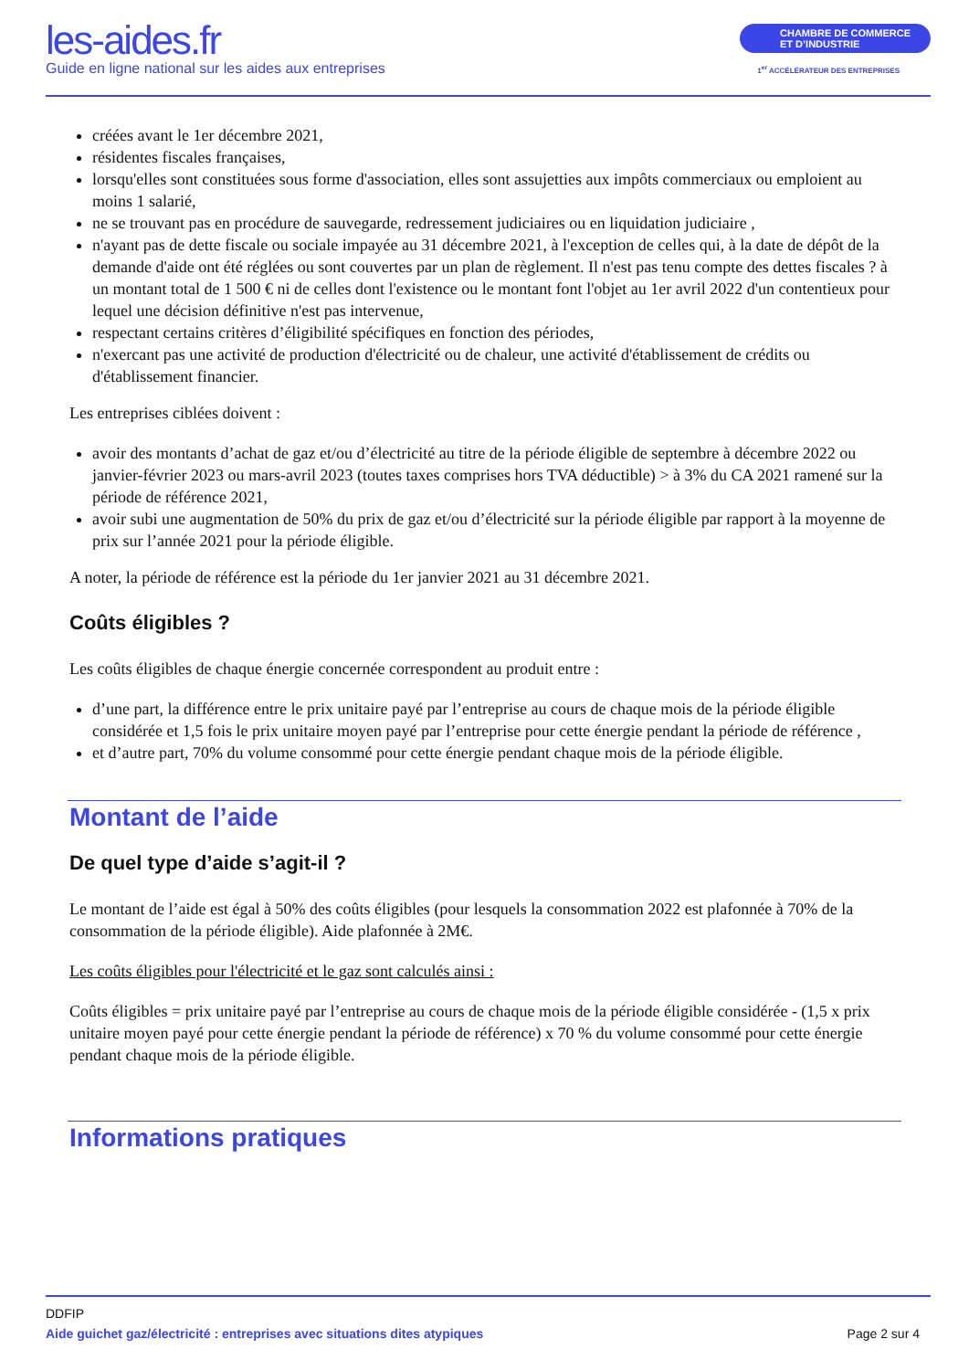les-aides.fr
Guide en ligne national sur les aides aux entreprises
CHAMBRE DE COMMERCE
ET D’INDUSTRIE
1<sup>er</sup> ACCÉLÉRATEUR DES ENTREPRISES
créées avant le 1er décembre 2021,
résidentes fiscales françaises,
lorsqu'elles sont constituées sous forme d'association, elles sont assujetties aux impôts commerciaux ou emploient au moins 1 salarié,
ne se trouvant pas en procédure de sauvegarde, redressement judiciaires ou en liquidation judiciaire ,
n'ayant pas de dette fiscale ou sociale impayée au 31 décembre 2021, à l'exception de celles qui, à la date de dépôt de la demande d'aide ont été réglées ou sont couvertes par un plan de règlement. Il n'est pas tenu compte des dettes fiscales ? à un montant total de 1 500 € ni de celles dont l'existence ou le montant font l'objet au 1er avril 2022 d'un contentieux pour lequel une décision définitive n'est pas intervenue,
respectant certains critères d’éligibilité spécifiques en fonction des périodes,
n'exercant pas une activité de production d'électricité ou de chaleur, une activité d'établissement de crédits ou d'établissement financier.
Les entreprises ciblées doivent :
avoir des montants d’achat de gaz et/ou d’électricité au titre de la période éligible de septembre à décembre 2022 ou janvier-février 2023 ou mars-avril 2023 (toutes taxes comprises hors TVA déductible) > à 3% du CA 2021 ramené sur la période de référence 2021,
avoir subi une augmentation de 50% du prix de gaz et/ou d’électricité sur la période éligible par rapport à la moyenne de prix sur l’année 2021 pour la période éligible.
A noter, la période de référence est la période du 1er janvier 2021 au 31 décembre 2021.
Coûts éligibles ?
Les coûts éligibles de chaque énergie concernée correspondent au produit entre :
d’une part, la différence entre le prix unitaire payé par l’entreprise au cours de chaque mois de la période éligible considérée et 1,5 fois le prix unitaire moyen payé par l’entreprise pour cette énergie pendant la période de référence ,
et d’autre part, 70% du volume consommé pour cette énergie pendant chaque mois de la période éligible.
Montant de l’aide
De quel type d’aide s’agit-il ?
Le montant de l’aide est égal à 50% des coûts éligibles (pour lesquels la consommation 2022 est plafonnée à 70% de la consommation de la période éligible). Aide plafonnée à 2M€.
Les coûts éligibles pour l'électricité et le gaz sont calculés ainsi :
Coûts éligibles = prix unitaire payé par l’entreprise au cours de chaque mois de la période éligible considérée - (1,5 x prix unitaire moyen payé pour cette énergie pendant la période de référence) x 70 % du volume consommé pour cette énergie pendant chaque mois de la période éligible.
Informations pratiques
DDFIP
Aide guichet gaz/électricité : entreprises avec situations dites atypiques Page 2 sur 4